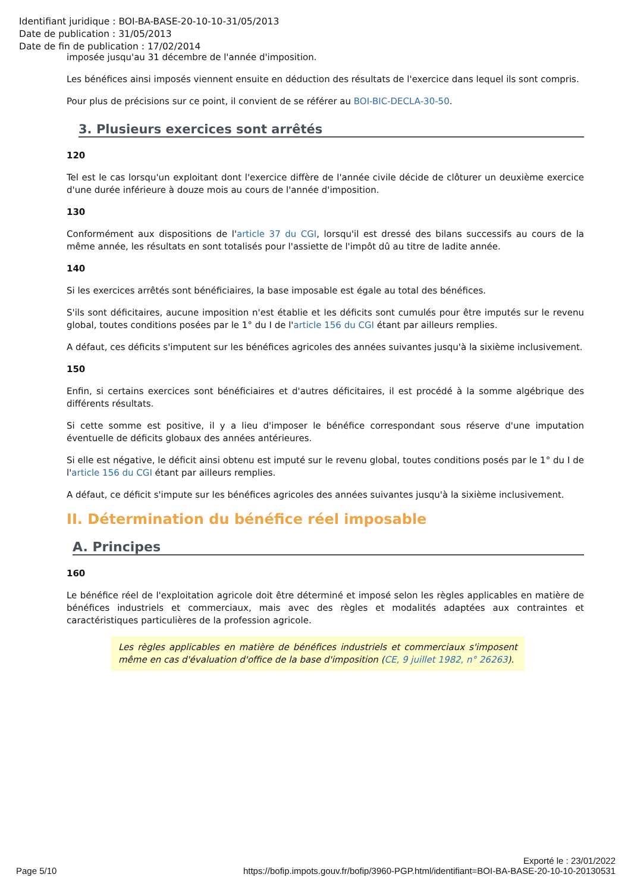Identifiant juridique : BOI-BA-BASE-20-10-10-31/05/2013
Date de publication : 31/05/2013
Date de fin de publication : 17/02/2014
imposée jusqu'au 31 décembre de l'année d'imposition.
Les bénéfices ainsi imposés viennent ensuite en déduction des résultats de l'exercice dans lequel ils sont compris.
Pour plus de précisions sur ce point, il convient de se référer au BOI-BIC-DECLA-30-50.
3. Plusieurs exercices sont arrêtés
120
Tel est le cas lorsqu'un exploitant dont l'exercice diffère de l'année civile décide de clôturer un deuxième exercice d'une durée inférieure à douze mois au cours de l'année d'imposition.
130
Conformément aux dispositions de l'article 37 du CGI, lorsqu'il est dressé des bilans successifs au cours de la même année, les résultats en sont totalisés pour l'assiette de l'impôt dû au titre de ladite année.
140
Si les exercices arrêtés sont bénéficiaires, la base imposable est égale au total des bénéfices.
S'ils sont déficitaires, aucune imposition n'est établie et les déficits sont cumulés pour être imputés sur le revenu global, toutes conditions posées par le 1° du I de l'article 156 du CGI étant par ailleurs remplies.
A défaut, ces déficits s'imputent sur les bénéfices agricoles des années suivantes jusqu'à la sixième inclusivement.
150
Enfin, si certains exercices sont bénéficiaires et d'autres déficitaires, il est procédé à la somme algébrique des différents résultats.
Si cette somme est positive, il y a lieu d'imposer le bénéfice correspondant sous réserve d'une imputation éventuelle de déficits globaux des années antérieures.
Si elle est négative, le déficit ainsi obtenu est imputé sur le revenu global, toutes conditions posés par le 1° du I de l'article 156 du CGI étant par ailleurs remplies.
A défaut, ce déficit s'impute sur les bénéfices agricoles des années suivantes jusqu'à la sixième inclusivement.
II. Détermination du bénéfice réel imposable
A. Principes
160
Le bénéfice réel de l'exploitation agricole doit être déterminé et imposé selon les règles applicables en matière de bénéfices industriels et commerciaux, mais avec des règles et modalités adaptées aux contraintes et caractéristiques particulières de la profession agricole.
Les règles applicables en matière de bénéfices industriels et commerciaux s'imposent même en cas d'évaluation d'office de la base d'imposition (CE, 9 juillet 1982, n° 26263).
Page 5/10
Exporté le : 23/01/2022
https://bofip.impots.gouv.fr/bofip/3960-PGP.html/identifiant=BOI-BA-BASE-20-10-10-20130531